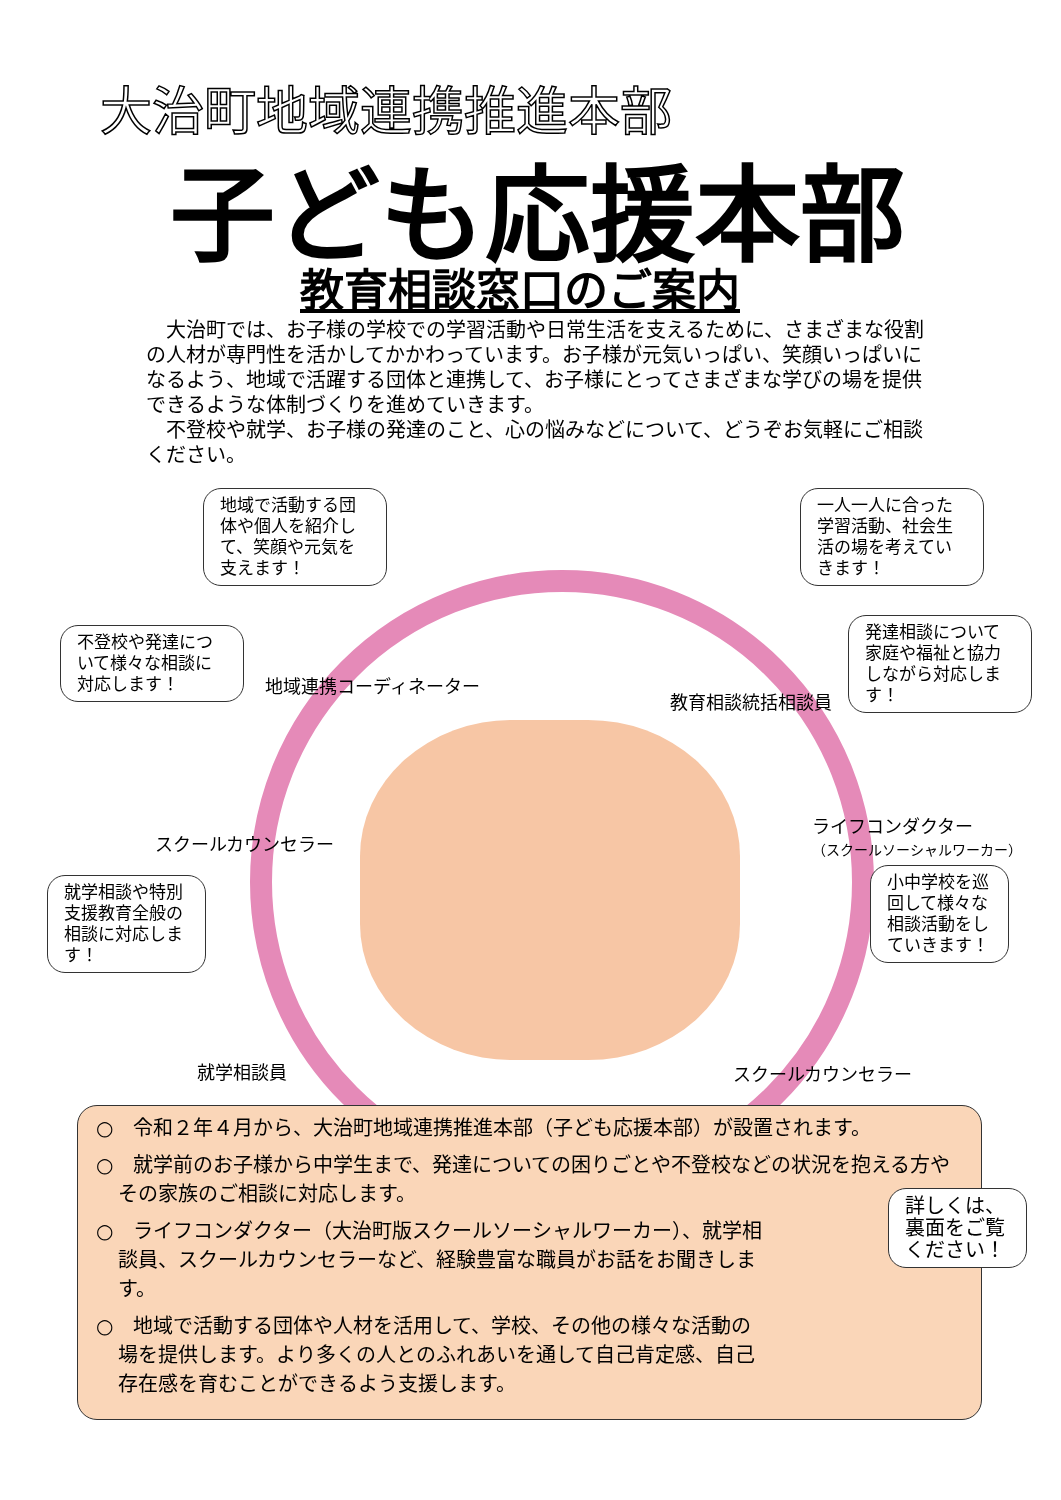大治町地域連携推進本部
子ども応援本部
教育相談窓口のご案内
　大治町では、お子様の学校での学習活動や日常生活を支えるために、さまざまな役割の人材が専門性を活かしてかかわっています。お子様が元気いっぱい、笑顔いっぱいになるよう、地域で活躍する団体と連携して、お子様にとってさまざまな学びの場を提供できるような体制づくりを進めていきます。
　不登校や就学、お子様の発達のこと、心の悩みなどについて、どうぞお気軽にご相談ください。
地域で活動する団体や個人を紹介して、笑顔や元気を支えます！
一人一人に合った学習活動、社会生活の場を考えていきます！
不登校や発達について様々な相談に対応します！
発達相談について家庭や福祉と協力しながら対応します！
就学相談や特別支援教育全般の相談に対応します！
小中学校を巡回して様々な相談活動をしていきます！
地域連携コーディネーター
教育相談統括相談員
スクールカウンセラー
ライフコンダクター
（スクールソーシャルワーカー）
就学相談員 スクールカウンセラー
○　令和２年４月から、大治町地域連携推進本部（子ども応援本部）が設置されます。
○　就学前のお子様から中学生まで、発達についての困りごとや不登校などの状況を抱える方やその家族のご相談に対応します。
○　ライフコンダクター（大治町版スクールソーシャルワーカー）、就学相談員、スクールカウンセラーなど、経験豊富な職員がお話をお聞きします。
○　地域で活動する団体や人材を活用して、学校、その他の様々な活動の場を提供します。より多くの人とのふれあいを通して自己肯定感、自己存在感を育むことができるよう支援します。
詳しくは、裏面をご覧ください！